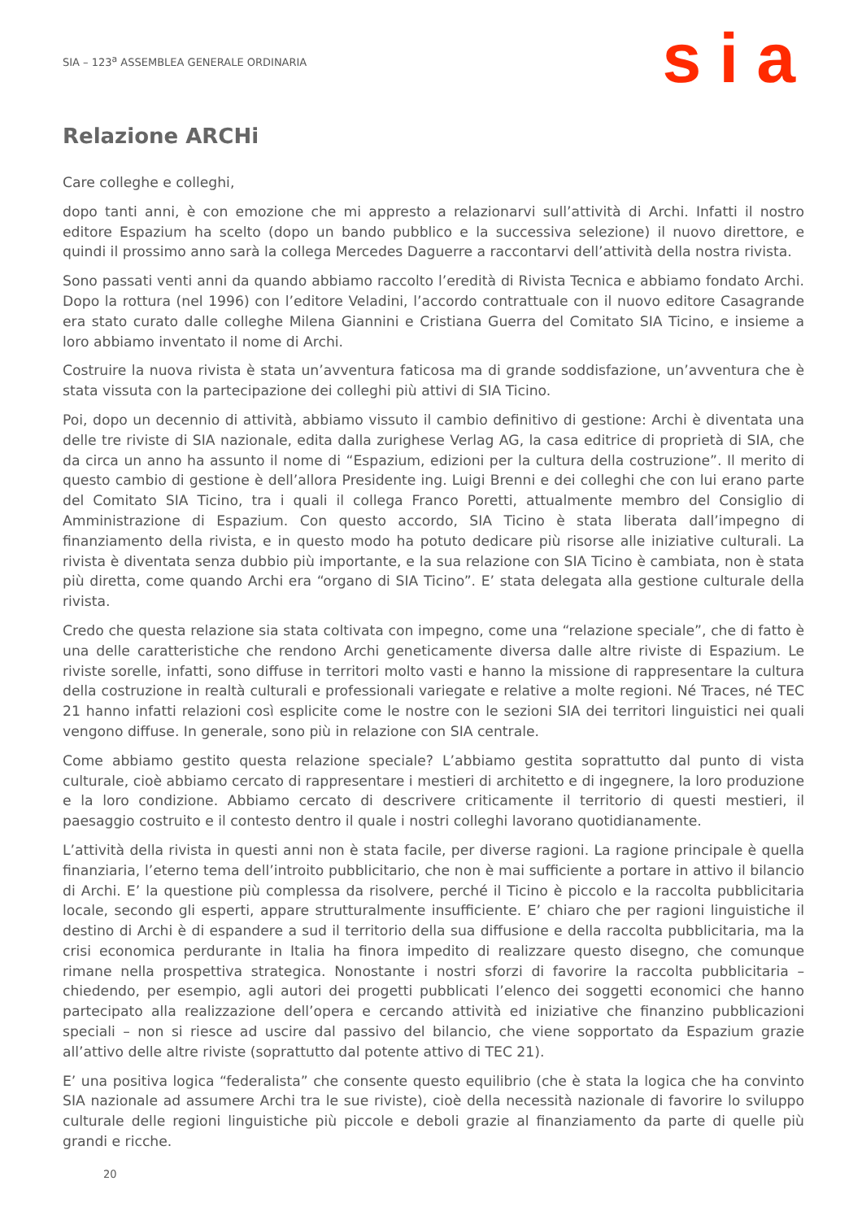SIA – 123<sup>a</sup> ASSEMBLEA GENERALE ORDINARIA
sia
Relazione ARCHi
Care colleghe e colleghi,
dopo tanti anni, è con emozione che mi appresto a relazionarvi sull’attività di Archi. Infatti il nostro editore Espazium ha scelto (dopo un bando pubblico e la successiva selezione) il nuovo direttore, e quindi il prossimo anno sarà la collega Mercedes Daguerre a raccontarvi dell’attività della nostra rivista.
Sono passati venti anni da quando abbiamo raccolto l’eredità di Rivista Tecnica e abbiamo fondato Archi. Dopo la rottura (nel 1996) con l’editore Veladini, l’accordo contrattuale con il nuovo editore Casagrande era stato curato dalle colleghe Milena Giannini e Cristiana Guerra del Comitato SIA Ticino, e insieme a loro abbiamo inventato il nome di Archi.
Costruire la nuova rivista è stata un’avventura faticosa ma di grande soddisfazione, un’avventura che è stata vissuta con la partecipazione dei colleghi più attivi di SIA Ticino.
Poi, dopo un decennio di attività, abbiamo vissuto il cambio definitivo di gestione: Archi è diventata una delle tre riviste di SIA nazionale, edita dalla zurighese Verlag AG, la casa editrice di proprietà di SIA, che da circa un anno ha assunto il nome di “Espazium, edizioni per la cultura della costruzione”. Il merito di questo cambio di gestione è dell’allora Presidente ing. Luigi Brenni e dei colleghi che con lui erano parte del Comitato SIA Ticino, tra i quali il collega Franco Poretti, attualmente membro del Consiglio di Amministrazione di Espazium. Con questo accordo, SIA Ticino è stata liberata dall’impegno di finanziamento della rivista, e in questo modo ha potuto dedicare più risorse alle iniziative culturali. La rivista è diventata senza dubbio più importante, e la sua relazione con SIA Ticino è cambiata, non è stata più diretta, come quando Archi era “organo di SIA Ticino”. E’ stata delegata alla gestione culturale della rivista.
Credo che questa relazione sia stata coltivata con impegno, come una “relazione speciale”, che di fatto è una delle caratteristiche che rendono Archi geneticamente diversa dalle altre riviste di Espazium. Le riviste sorelle, infatti, sono diffuse in territori molto vasti e hanno la missione di rappresentare la cultura della costruzione in realtà culturali e professionali variegate e relative a molte regioni. Né Traces, né TEC 21 hanno infatti relazioni così esplicite come le nostre con le sezioni SIA dei territori linguistici nei quali vengono diffuse. In generale, sono più in relazione con SIA centrale.
Come abbiamo gestito questa relazione speciale? L’abbiamo gestita soprattutto dal punto di vista culturale, cioè abbiamo cercato di rappresentare i mestieri di architetto e di ingegnere, la loro produzione e la loro condizione. Abbiamo cercato di descrivere criticamente il territorio di questi mestieri, il paesaggio costruito e il contesto dentro il quale i nostri colleghi lavorano quotidianamente.
L’attività della rivista in questi anni non è stata facile, per diverse ragioni. La ragione principale è quella finanziaria, l’eterno tema dell’introito pubblicitario, che non è mai sufficiente a portare in attivo il bilancio di Archi. E’ la questione più complessa da risolvere, perché il Ticino è piccolo e la raccolta pubblicitaria locale, secondo gli esperti, appare strutturalmente insufficiente. E’ chiaro che per ragioni linguistiche il destino di Archi è di espandere a sud il territorio della sua diffusione e della raccolta pubblicitaria, ma la crisi economica perdurante in Italia ha finora impedito di realizzare questo disegno, che comunque rimane nella prospettiva strategica. Nonostante i nostri sforzi di favorire la raccolta pubblicitaria – chiedendo, per esempio, agli autori dei progetti pubblicati l’elenco dei soggetti economici che hanno partecipato alla realizzazione dell’opera e cercando attività ed iniziative che finanzino pubblicazioni speciali – non si riesce ad uscire dal passivo del bilancio, che viene sopportato da Espazium grazie all’attivo delle altre riviste (soprattutto dal potente attivo di TEC 21).
E’ una positiva logica “federalista” che consente questo equilibrio (che è stata la logica che ha convinto SIA nazionale ad assumere Archi tra le sue riviste), cioè della necessità nazionale di favorire lo sviluppo culturale delle regioni linguistiche più piccole e deboli grazie al finanziamento da parte di quelle più grandi e ricche.
20